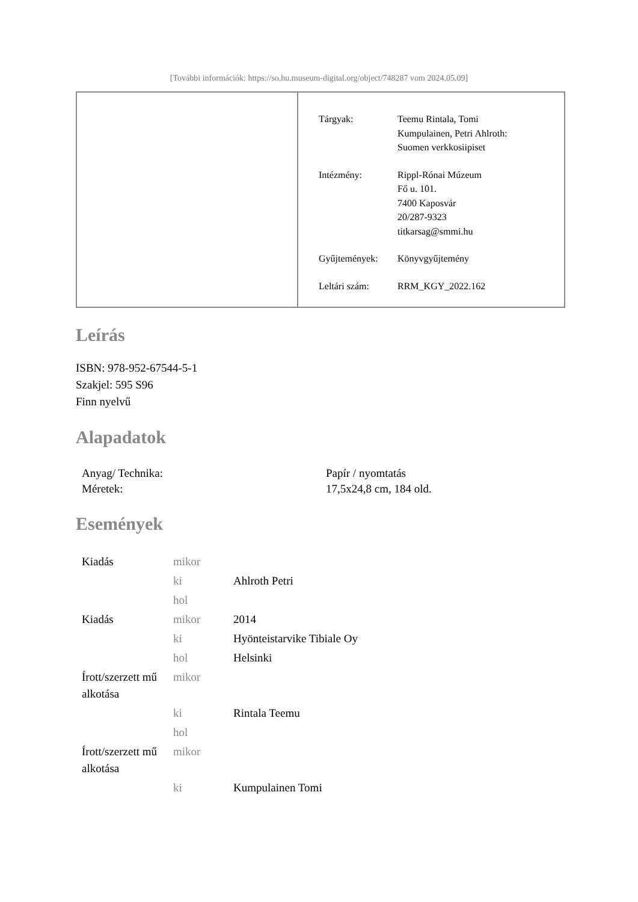[További információk: https://so.hu.museum-digital.org/object/748287 vom 2024.05.09]
| Tárgyak: | Teemu Rintala, Tomi Kumpulainen, Petri Ahlroth: Suomen verkkosiipiset |
| Intézmény: | Rippl-Rónai Múzeum Fő u. 101. 7400 Kaposvár 20/287-9323 titkarsag@smmi.hu |
| Gyűjtemények: | Könyvgyűjtemény |
| Leltári szám: | RRM_KGY_2022.162 |
Leírás
ISBN: 978-952-67544-5-1
Szakjel: 595 S96
Finn nyelvű
Alapadatok
| Anyag/ Technika: | Papír / nyomtatás |
| Méretek: | 17,5x24,8 cm, 184 old. |
Események
| Kiadás | mikor | |
| | ki | Ahlroth Petri |
| | hol | |
| Kiadás | mikor | 2014 |
| | ki | Hyönteistarvike Tibiale Oy |
| | hol | Helsinki |
| Írott/szerzett mű alkotása | mikor | |
| | ki | Rintala Teemu |
| | hol | |
| Írott/szerzett mű alkotása | mikor | |
| | ki | Kumpulainen Tomi |